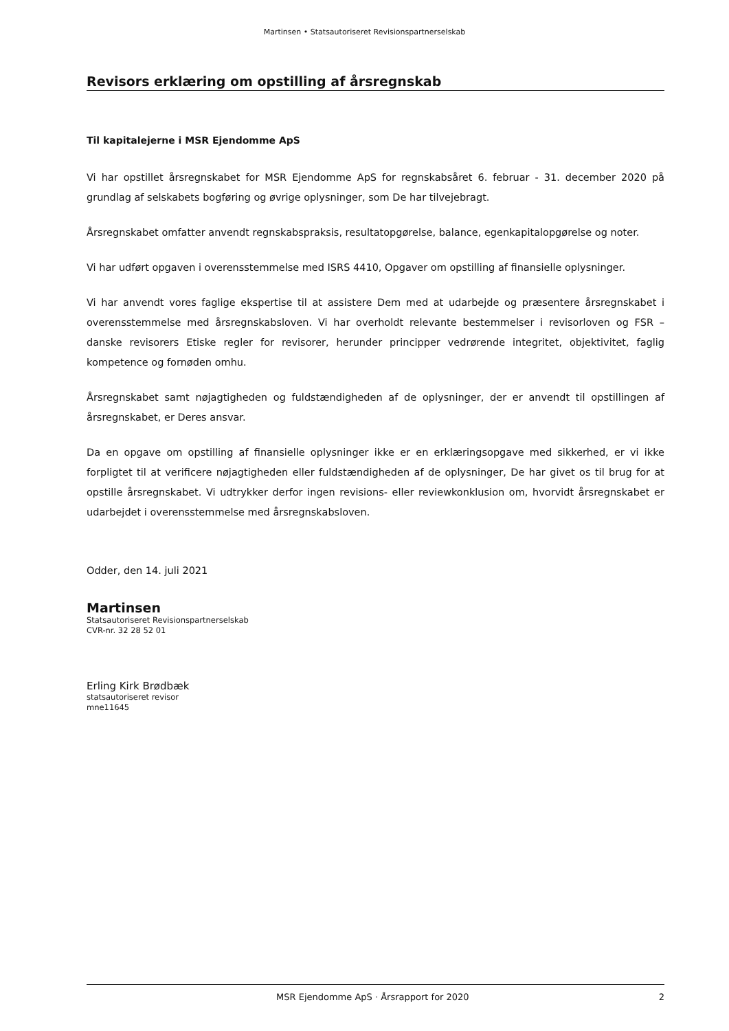Martinsen • Statsautoriseret Revisionspartnerselskab
Revisors erklæring om opstilling af årsregnskab
Til kapitalejerne i MSR Ejendomme ApS
Vi har opstillet årsregnskabet for MSR Ejendomme ApS for regnskabsåret 6. februar - 31. december 2020 på grundlag af selskabets bogføring og øvrige oplysninger, som De har tilvejebragt.
Årsregnskabet omfatter anvendt regnskabspraksis, resultatopgørelse, balance, egenkapitalopgørelse og noter.
Vi har udført opgaven i overensstemmelse med ISRS 4410, Opgaver om opstilling af finansielle oplysninger.
Vi har anvendt vores faglige ekspertise til at assistere Dem med at udarbejde og præsentere årsregnskabet i overensstemmelse med årsregnskabsloven. Vi har overholdt relevante bestemmelser i revisorloven og FSR – danske revisorers Etiske regler for revisorer, herunder principper vedrørende integritet, objektivitet, faglig kompetence og fornøden omhu.
Årsregnskabet samt nøjagtigheden og fuldstændigheden af de oplysninger, der er anvendt til opstillingen af årsregnskabet, er Deres ansvar.
Da en opgave om opstilling af finansielle oplysninger ikke er en erklæringsopgave med sikkerhed, er vi ikke forpligtet til at verificere nøjagtigheden eller fuldstændigheden af de oplysninger, De har givet os til brug for at opstille årsregnskabet. Vi udtrykker derfor ingen revisions- eller reviewkonklusion om, hvorvidt årsregnskabet er udarbejdet i overensstemmelse med årsregnskabsloven.
Odder, den 14. juli 2021
Martinsen
Statsautoriseret Revisionspartnerselskab
CVR-nr. 32 28 52 01
Erling Kirk Brødbæk
statsautoriseret revisor
mne11645
MSR Ejendomme ApS · Årsrapport for 2020 2